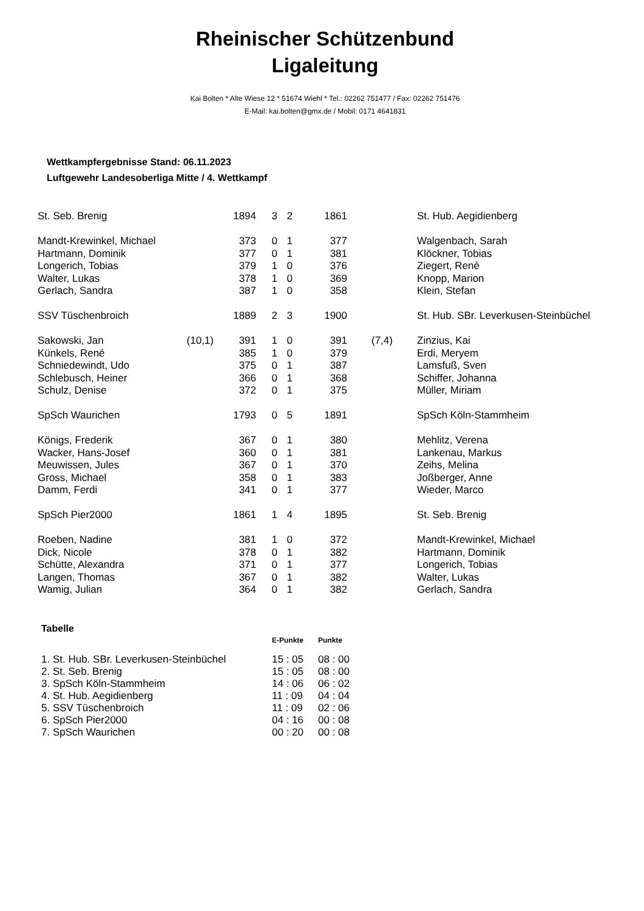Rheinischer Schützenbund
Ligaleitung
Kai Bolten * Alte Wiese 12 * 51674 Wiehl * Tel.: 02262 751477 / Fax: 02262 751476
E-Mail: kai.bolten@gmx.de / Mobil: 0171 4641831
Wettkampfergebnisse Stand: 06.11.2023
Luftgewehr Landesoberliga Mitte / 4. Wettkampf
| St. Seb. Brenig | | 1894 | 3 | 2 | 1861 | | St. Hub. Aegidienberg |
| Mandt-Krewinkel, Michael | | 373 | 0 | 1 | 377 | | Walgenbach, Sarah |
| Hartmann, Dominik | | 377 | 0 | 1 | 381 | | Klöckner, Tobias |
| Longerich, Tobias | | 379 | 1 | 0 | 376 | | Ziegert, Renè |
| Walter, Lukas | | 378 | 1 | 0 | 369 | | Knopp, Marion |
| Gerlach, Sandra | | 387 | 1 | 0 | 358 | | Klein, Stefan |
| SSV Tüschenbroich | | 1889 | 2 | 3 | 1900 | | St. Hub. SBr. Leverkusen-Steinbüchel |
| Sakowski, Jan | (10,1) | 391 | 1 | 0 | 391 | (7,4) | Zinzius, Kai |
| Künkels, René | | 385 | 1 | 0 | 379 | | Erdi, Meryem |
| Schniedewindt, Udo | | 375 | 0 | 1 | 387 | | Lamsfuß, Sven |
| Schlebusch, Heiner | | 366 | 0 | 1 | 368 | | Schiffer, Johanna |
| Schulz, Denise | | 372 | 0 | 1 | 375 | | Müller, Miriam |
| SpSch Waurichen | | 1793 | 0 | 5 | 1891 | | SpSch Köln-Stammheim |
| Königs, Frederik | | 367 | 0 | 1 | 380 | | Mehlitz, Verena |
| Wacker, Hans-Josef | | 360 | 0 | 1 | 381 | | Lankenau, Markus |
| Meuwissen, Jules | | 367 | 0 | 1 | 370 | | Zeihs, Melina |
| Gross, Michael | | 358 | 0 | 1 | 383 | | Joßberger, Anne |
| Damm, Ferdi | | 341 | 0 | 1 | 377 | | Wieder, Marco |
| SpSch Pier2000 | | 1861 | 1 | 4 | 1895 | | St. Seb. Brenig |
| Roeben, Nadine | | 381 | 1 | 0 | 372 | | Mandt-Krewinkel, Michael |
| Dick, Nicole | | 378 | 0 | 1 | 382 | | Hartmann, Dominik |
| Schütte, Alexandra | | 371 | 0 | 1 | 377 | | Longerich, Tobias |
| Langen, Thomas | | 367 | 0 | 1 | 382 | | Walter, Lukas |
| Wamig, Julian | | 364 | 0 | 1 | 382 | | Gerlach, Sandra |
Tabelle
| | E-Punkte | Punkte |
| --- | --- | --- |
| 1. St. Hub. SBr. Leverkusen-Steinbüchel | 15 : 05 | 08 : 00 |
| 2. St. Seb. Brenig | 15 : 05 | 08 : 00 |
| 3. SpSch Köln-Stammheim | 14 : 06 | 06 : 02 |
| 4. St. Hub. Aegidienberg | 11 : 09 | 04 : 04 |
| 5. SSV Tüschenbroich | 11 : 09 | 02 : 06 |
| 6. SpSch Pier2000 | 04 : 16 | 00 : 08 |
| 7. SpSch Waurichen | 00 : 20 | 00 : 08 |